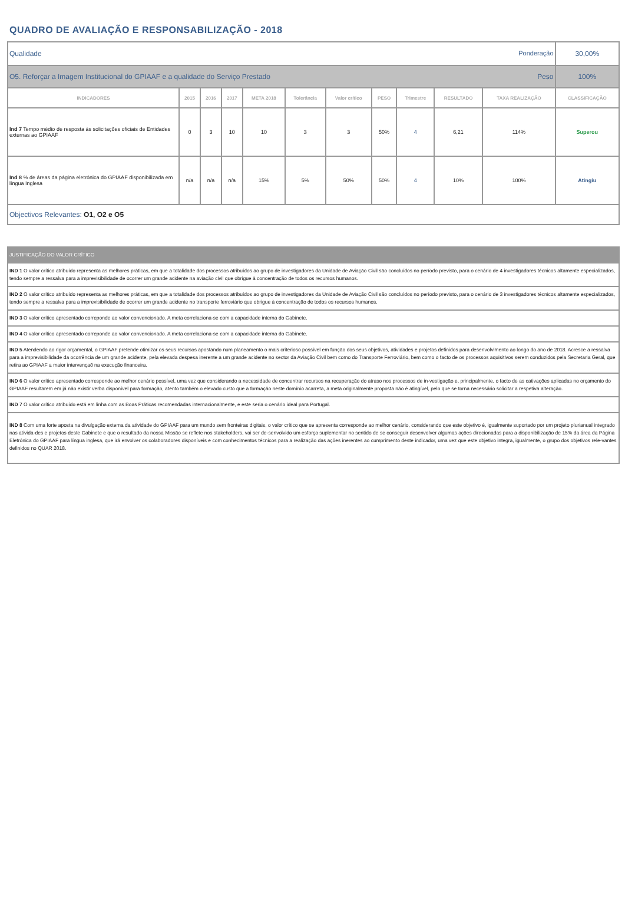QUADRO DE AVALIAÇÃO E RESPONSABILIZAÇÃO - 2018
| Ponderação Qualidade | | | | | | | | | | | 30,00% |
| Peso O5. Reforçar a Imagem Institucional do GPIAAF e a qualidade do Serviço Prestado | | | | | | | | | | | 100% |
| INDICADORES | 2015 | 2016 | 2017 | META 2018 | Tolerância | Valor crítico | PESO | Trimestre | RESULTADO | TAXA REALIZAÇÃO | CLASSIFICAÇÃO |
| Ind 7 Tempo médio de resposta às solicitações oficiais de Entidades externas ao GPIAAF | 0 | 3 | 10 | 10 | 3 | 3 | 50% | 4 | 6,21 | 114% | Superou |
| Ind 8 % de áreas da página eletrónica do GPIAAF disponibilizada em língua Inglesa | n/a | n/a | n/a | 15% | 5% | 50% | 50% | 4 | 10% | 100% | Atingiu |
| Objectivos Relevantes: O1, O2 e O5 | | | | | | | | | | | |
| JUSTIFICAÇÃO DO VALOR CRÍTICO |
| IND 1 O valor crítico atribuído representa as melhores práticas, em que a totalidade dos processos atribuídos ao grupo de investigadores da Unidade de Aviação Civil são concluídos no período previsto, para o cenário de 4 investigadores técnicos altamente especializados, tendo sempre a ressalva para a imprevisibilidade de ocorrer um grande acidente na aviação civil que obrigue à concentração de todos os recursos humanos. |
| IND 2 O valor crítico atribuído representa as melhores práticas, em que a totalidade dos processos atribuídos ao grupo de investigadores da Unidade de Aviação Civil são concluídos no período previsto, para o cenário de 3 investigadores técnicos altamente especializados, tendo sempre a ressalva para a imprevisibilidade de ocorrer um grande acidente no transporte ferroviário que obrigue à concentração de todos os recursos humanos. |
| IND 3 O valor crítico apresentado correponde ao valor convencionado. A meta correlaciona-se com a capacidade interna do Gabinete. |
| IND 4 O valor crítico apresentado correponde ao valor convencionado. A meta correlaciona-se com a capacidade interna do Gabinete. |
| IND 5 Atendendo ao rigor orçamental, o GPIAAF pretende otimizar os seus recursos apostando num planeamento o mais criterioso possível em função dos seus objetivos, atividades e projetos definidos para desenvolvimento ao longo do ano de 2018. Acresce a ressalva para a imprevisibilidade da ocorrência de um grande acidente, pela elevada despesa inerente a um grande acidente no sector da Aviação Civil bem como do Transporte Ferroviário, bem como o facto de os processos aquisitivos serem conduzidos pela Secretaria Geral, que retira ao GPIAAF a maior intervençaõ na execução financeira. |
| IND 6 O valor crítico apresentado corresponde ao melhor cenário possível, uma vez que considerando a necessidade de concentrar recursos na recuperação do atraso nos processos de in-vestigação e, principalmente, o facto de as cativações aplicadas no orçamento do GPIAAF resultarem em já não existir verba disponível para formação, atento também o elevado custo que a formação neste domínio acarreta, a meta originalmente proposta não é atingível, pelo que se torna necessário solicitar a respetiva alteração. |
| IND 7 O valor crítico atribuído está em linha com as Boas Práticas recomendadas internacionalmente, e este seria o cenário ideal para Portugal. |
| IND 8 Com uma forte aposta na divulgação externa da atividade do GPIAAF para um mundo sem fronteiras digitais, o valor crítico que se apresenta corresponde ao melhor cenário, considerando que este objetivo é, igualmente suportado por um projeto plurianual integrado nas ativida-des e projetos deste Gabinete e que o resultado da nossa Missão se reflete nos stakeholders, vai ser de-senvolvido um esforço suplementar no sentido de se conseguir desenvolver algumas ações direcionadas para a disponibilização de 15% da área da Página Eletrónica do GPIAAF para língua inglesa, que irá envolver os colaboradores disponíveis e com conhecimentos técnicos para a realização das ações inerentes ao cumprimento deste indicador, uma vez que este objetivo integra, igualmente, o grupo dos objetivos rele-vantes definidos no QUAR 2018. |